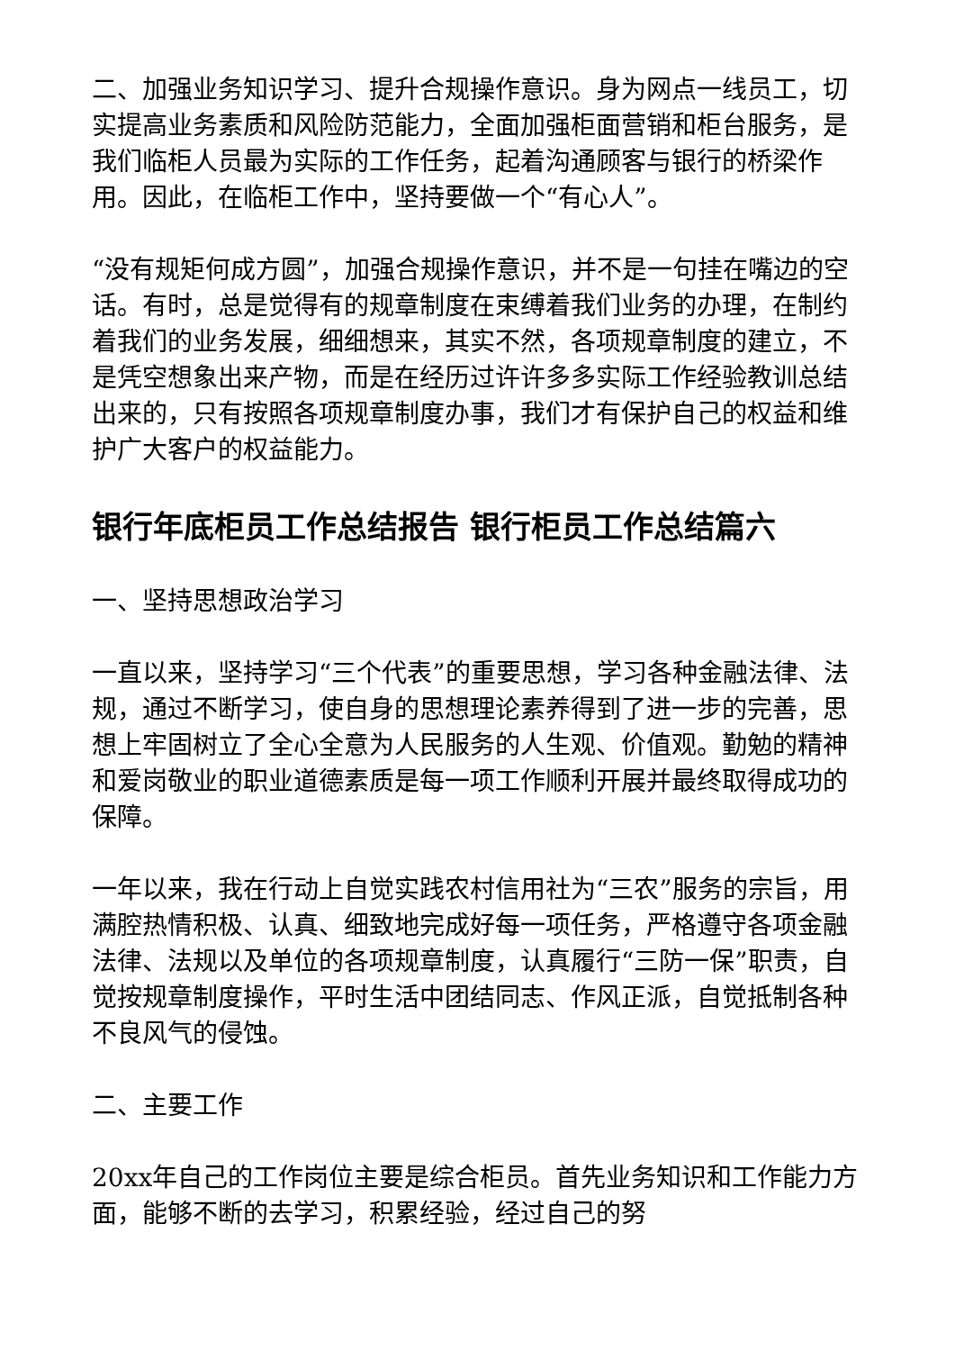二、加强业务知识学习、提升合规操作意识。身为网点一线员工，切实提高业务素质和风险防范能力，全面加强柜面营销和柜台服务，是我们临柜人员最为实际的工作任务，起着沟通顾客与银行的桥梁作用。因此，在临柜工作中，坚持要做一个“有心人”。
“没有规矩何成方圆”，加强合规操作意识，并不是一句挂在嘴边的空话。有时，总是觉得有的规章制度在束缚着我们业务的办理，在制约着我们的业务发展，细细想来，其实不然，各项规章制度的建立，不是凭空想象出来产物，而是在经历过许许多多实际工作经验教训总结出来的，只有按照各项规章制度办事，我们才有保护自己的权益和维护广大客户的权益能力。
银行年底柜员工作总结报告 银行柜员工作总结篇六
一、坚持思想政治学习
一直以来，坚持学习“三个代表”的重要思想，学习各种金融法律、法规，通过不断学习，使自身的思想理论素养得到了进一步的完善，思想上牢固树立了全心全意为人民服务的人生观、价值观。勤勉的精神和爱岗敬业的职业道德素质是每一项工作顺利开展并最终取得成功的保障。
一年以来，我在行动上自觉实践农村信用社为“三农”服务的宗旨，用满腔热情积极、认真、细致地完成好每一项任务，严格遵守各项金融法律、法规以及单位的各项规章制度，认真履行“三防一保”职责，自觉按规章制度操作，平时生活中团结同志、作风正派，自觉抵制各种不良风气的侵蚀。
二、主要工作
20xx年自己的工作岗位主要是综合柜员。首先业务知识和工作能力方面，能够不断的去学习，积累经验，经过自己的努